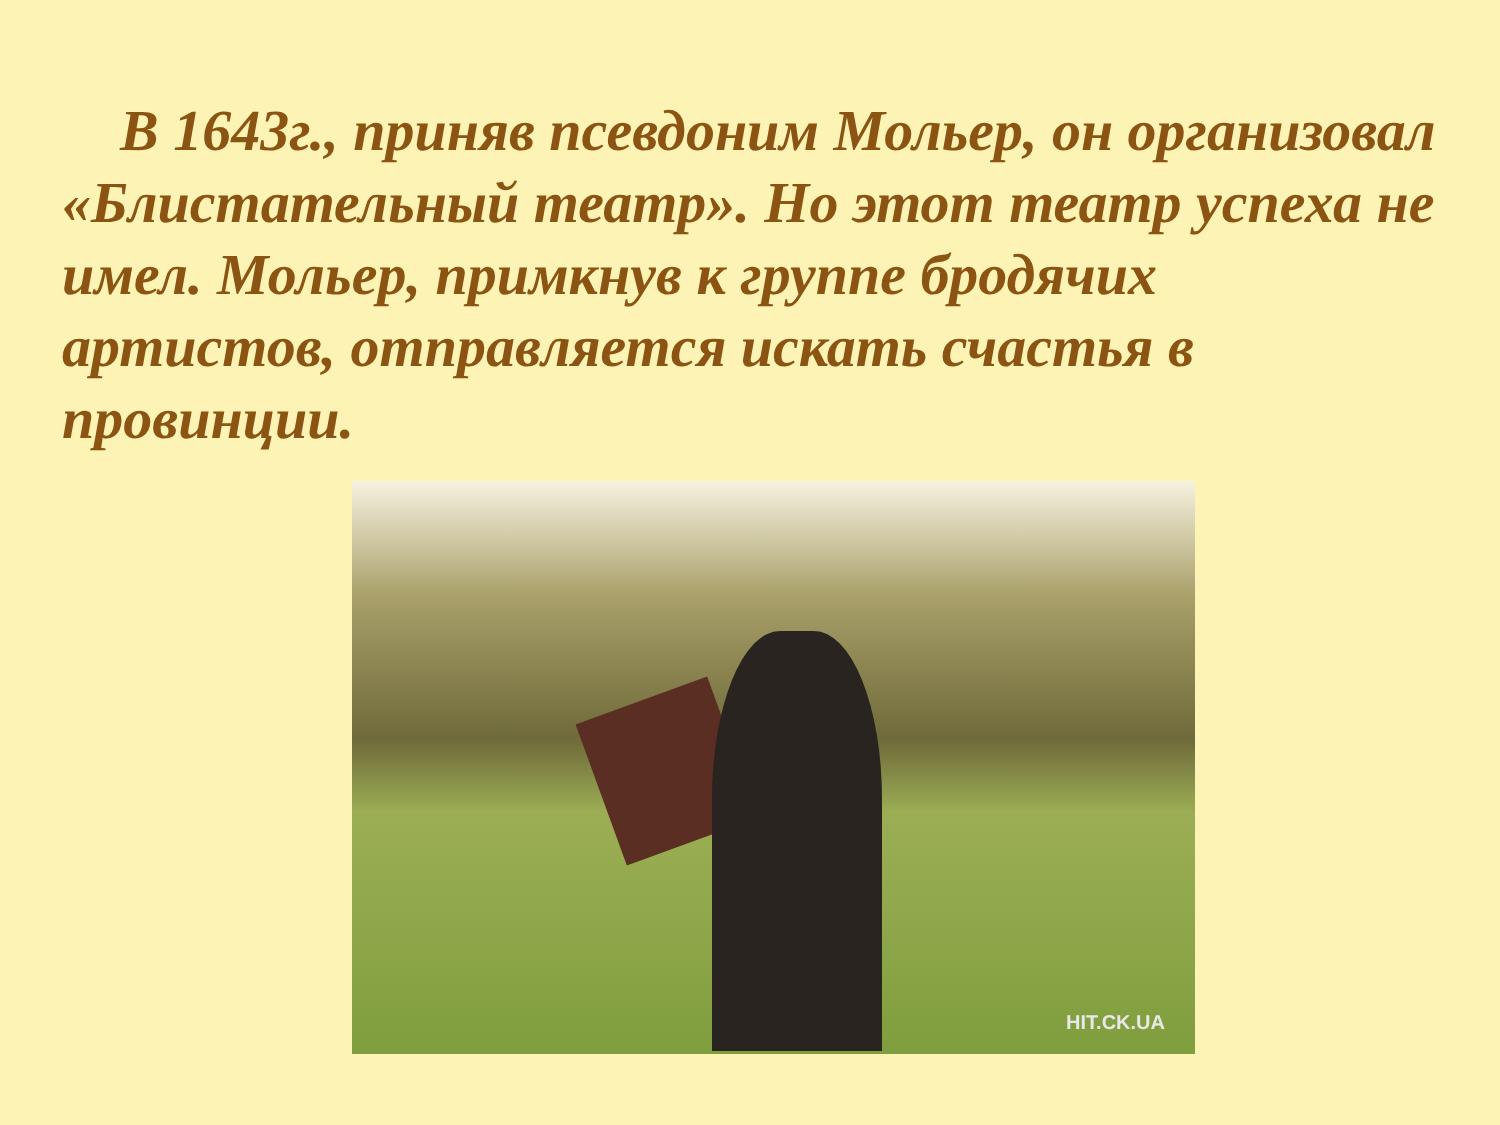В 1643г., приняв псевдоним Мольер, он организовал «Блистательный театр». Но этот театр успеха не имел. Мольер, примкнув к группе бродячих артистов, отправляется искать счастья в провинции.
HIT.CK.UA